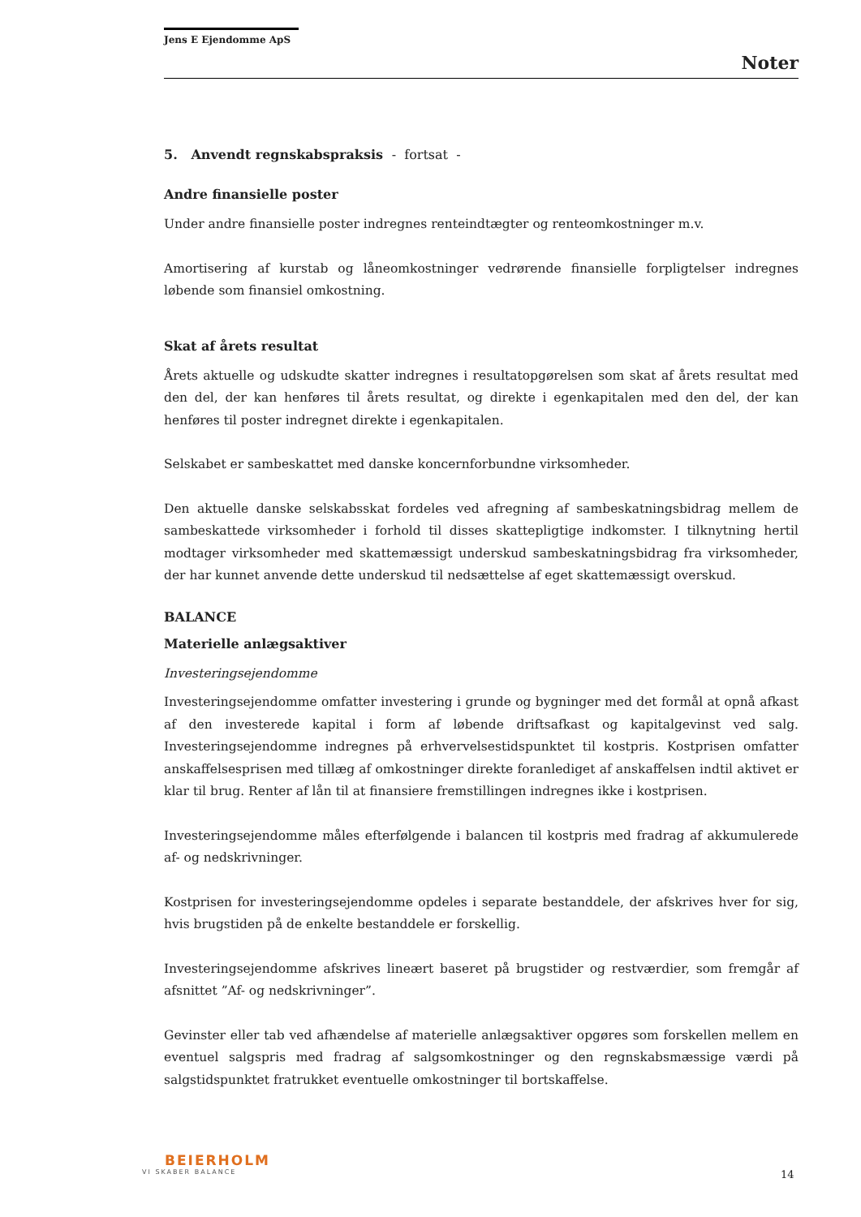Jens E Ejendomme ApS
Noter
5. Anvendt regnskabspraksis - fortsat -
Andre finansielle poster
Under andre finansielle poster indregnes renteindtægter og renteomkostninger m.v.
Amortisering af kurstab og låneomkostninger vedrørende finansielle forpligtelser indregnes løbende som finansiel omkostning.
Skat af årets resultat
Årets aktuelle og udskudte skatter indregnes i resultatopgørelsen som skat af årets resultat med den del, der kan henføres til årets resultat, og direkte i egenkapitalen med den del, der kan henføres til poster indregnet direkte i egenkapitalen.
Selskabet er sambeskattet med danske koncernforbundne virksomheder.
Den aktuelle danske selskabsskat fordeles ved afregning af sambeskatningsbidrag mellem de sambeskattede virksomheder i forhold til disses skattepligtige indkomster. I tilknytning hertil modtager virksomheder med skattemæssigt underskud sambeskatningsbidrag fra virksomheder, der har kunnet anvende dette underskud til nedsættelse af eget skattemæssigt overskud.
BALANCE
Materielle anlægsaktiver
Investeringsejendomme
Investeringsejendomme omfatter investering i grunde og bygninger med det formål at opnå afkast af den investerede kapital i form af løbende driftsafkast og kapitalgevinst ved salg. Investeringsejendomme indregnes på erhvervelsestidspunktet til kostpris. Kostprisen omfatter anskaffelsesprisen med tillæg af omkostninger direkte foranlediget af anskaffelsen indtil aktivet er klar til brug. Renter af lån til at finansiere fremstillingen indregnes ikke i kostprisen.
Investeringsejendomme måles efterfølgende i balancen til kostpris med fradrag af akkumulerede af- og nedskrivninger.
Kostprisen for investeringsejendomme opdeles i separate bestanddele, der afskrives hver for sig, hvis brugstiden på de enkelte bestanddele er forskellig.
Investeringsejendomme afskrives lineært baseret på brugstider og restværdier, som fremgår af afsnittet ”Af- og nedskrivninger”.
Gevinster eller tab ved afhændelse af materielle anlægsaktiver opgøres som forskellen mellem en eventuel salgspris med fradrag af salgsomkostninger og den regnskabsmæssige værdi på salgstidspunktet fratrukket eventuelle omkostninger til bortskaffelse.
BEIERHOLM
VI SKABER BALANCE
14